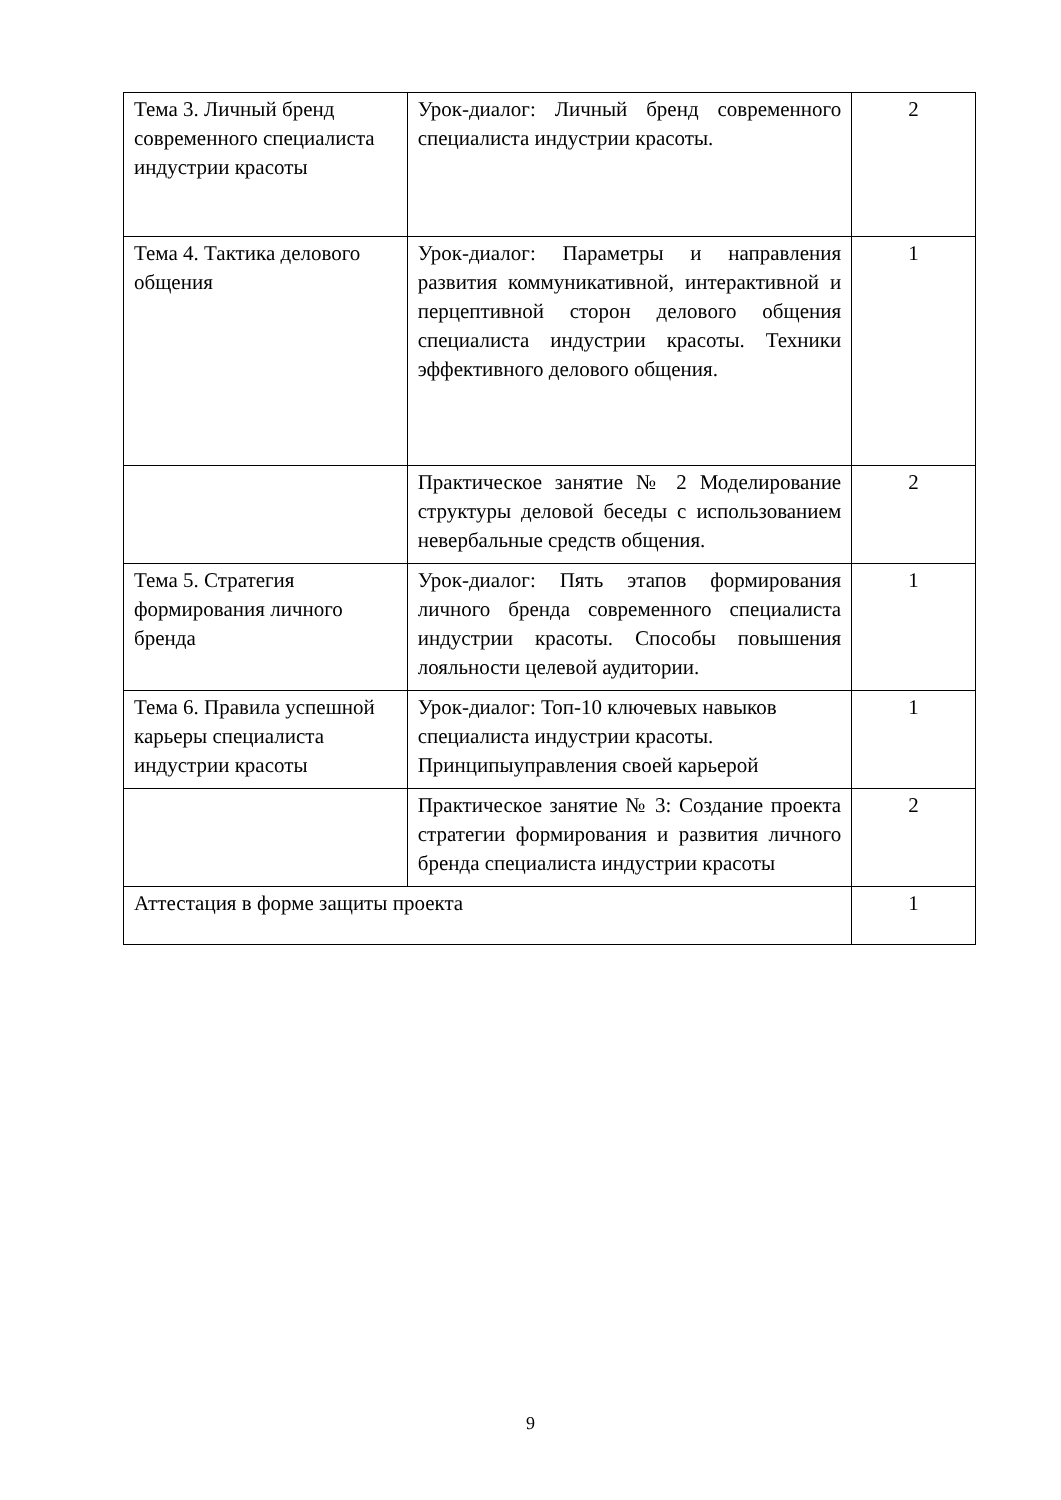| Тема 3. Личный бренд современного специалиста индустрии красоты | Урок-диалог: Личный бренд современного специалиста индустрии красоты. | 2 |
| Тема 4. Тактика делового общения | Урок-диалог: Параметры и направления развития коммуникативной, интерактивной и перцептивной сторон делового общения специалиста индустрии красоты. Техники эффективного делового общения. | 1 |
| | Практическое занятие № 2 Моделирование структуры деловой беседы с использованием невербальные средств общения. | 2 |
| Тема 5. Стратегия формирования личного бренда | Урок-диалог: Пять этапов формирования личного бренда современного специалиста индустрии красоты. Способы повышения лояльности целевой аудитории. | 1 |
| Тема 6. Правила успешной карьеры специалиста индустрии красоты | Урок-диалог: Топ-10 ключевых навыков специалиста индустрии красоты. Принципыуправления своей карьерой | 1 |
| | Практическое занятие № 3: Создание проекта стратегии формирования и развития личного бренда специалиста индустрии красоты | 2 |
| Аттестация в форме защиты проекта | | 1 |
9